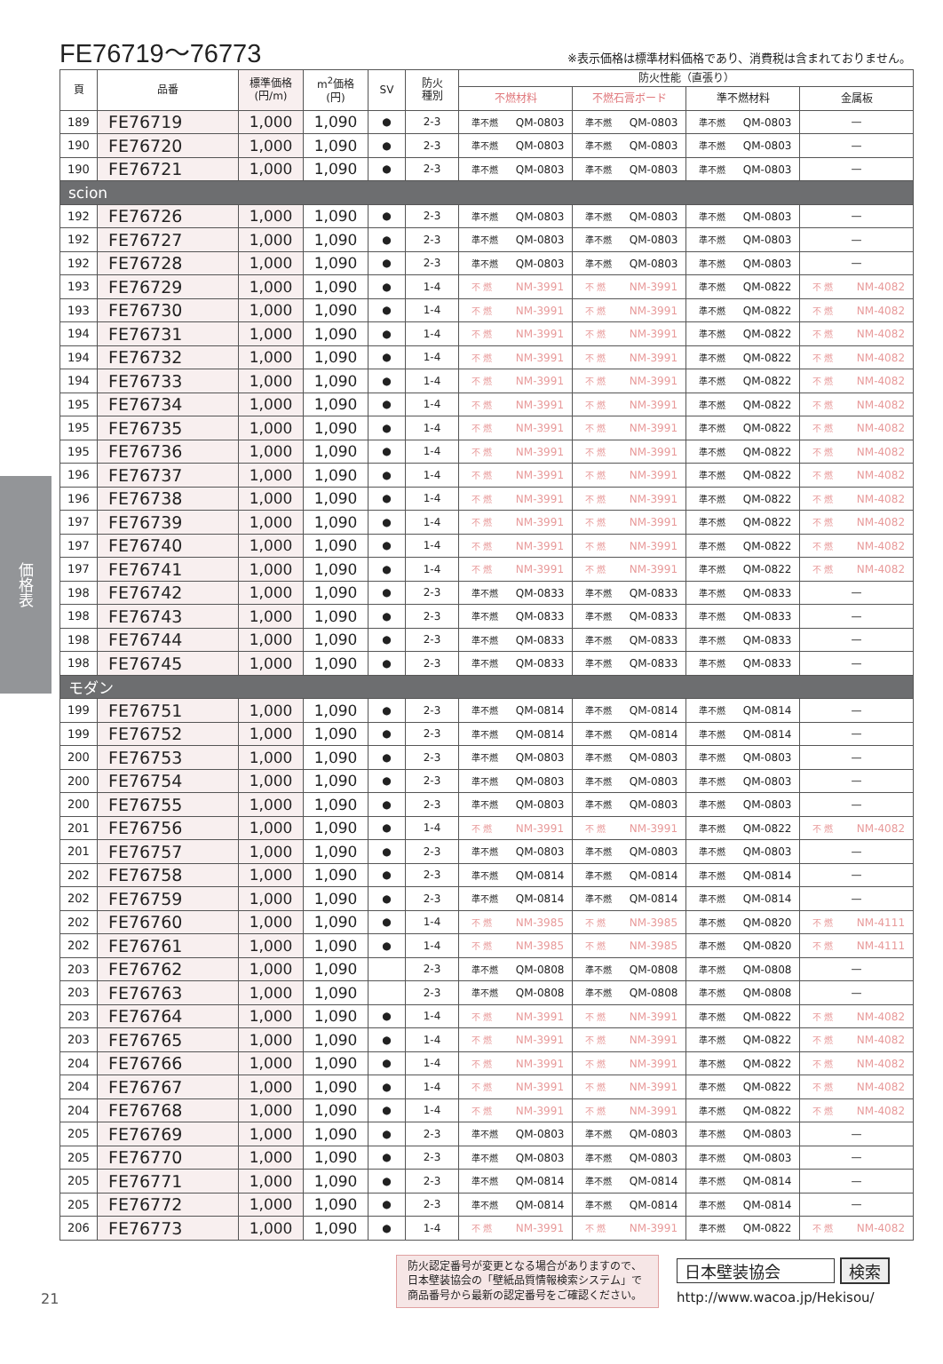FE76719～76773
※表示価格は標準材料価格であり、消費税は含まれておりません。
| 頁 | 品番 | 標準価格 (円/m) | m<sup>2</sup>価格 (円) | SV | 防火 種別 | 防火性能（直張り） | | | |
| --- | --- | --- | --- | --- | --- | --- | --- | --- | --- |
| | | | | | | 不燃材料 | 不燃石膏ボード | 準不燃材料 | 金属板 |
| 189 | FE76719 | 1,000 | 1,090 | ● | 2-3 | 準不燃 QM-0803 | 準不燃 QM-0803 | 準不燃 QM-0803 | — |
| 190 | FE76720 | 1,000 | 1,090 | ● | 2-3 | 準不燃 QM-0803 | 準不燃 QM-0803 | 準不燃 QM-0803 | — |
| 190 | FE76721 | 1,000 | 1,090 | ● | 2-3 | 準不燃 QM-0803 | 準不燃 QM-0803 | 準不燃 QM-0803 | — |
| scion | | | | | | | | | |
| 192 | FE76726 | 1,000 | 1,090 | ● | 2-3 | 準不燃 QM-0803 | 準不燃 QM-0803 | 準不燃 QM-0803 | — |
| 192 | FE76727 | 1,000 | 1,090 | ● | 2-3 | 準不燃 QM-0803 | 準不燃 QM-0803 | 準不燃 QM-0803 | — |
| 192 | FE76728 | 1,000 | 1,090 | ● | 2-3 | 準不燃 QM-0803 | 準不燃 QM-0803 | 準不燃 QM-0803 | — |
| 193 | FE76729 | 1,000 | 1,090 | ● | 1-4 | 不 燃 NM-3991 | 不 燃 NM-3991 | 準不燃 QM-0822 | 不 燃 NM-4082 |
| 193 | FE76730 | 1,000 | 1,090 | ● | 1-4 | 不 燃 NM-3991 | 不 燃 NM-3991 | 準不燃 QM-0822 | 不 燃 NM-4082 |
| 194 | FE76731 | 1,000 | 1,090 | ● | 1-4 | 不 燃 NM-3991 | 不 燃 NM-3991 | 準不燃 QM-0822 | 不 燃 NM-4082 |
| 194 | FE76732 | 1,000 | 1,090 | ● | 1-4 | 不 燃 NM-3991 | 不 燃 NM-3991 | 準不燃 QM-0822 | 不 燃 NM-4082 |
| 194 | FE76733 | 1,000 | 1,090 | ● | 1-4 | 不 燃 NM-3991 | 不 燃 NM-3991 | 準不燃 QM-0822 | 不 燃 NM-4082 |
| 195 | FE76734 | 1,000 | 1,090 | ● | 1-4 | 不 燃 NM-3991 | 不 燃 NM-3991 | 準不燃 QM-0822 | 不 燃 NM-4082 |
| 195 | FE76735 | 1,000 | 1,090 | ● | 1-4 | 不 燃 NM-3991 | 不 燃 NM-3991 | 準不燃 QM-0822 | 不 燃 NM-4082 |
| 195 | FE76736 | 1,000 | 1,090 | ● | 1-4 | 不 燃 NM-3991 | 不 燃 NM-3991 | 準不燃 QM-0822 | 不 燃 NM-4082 |
| 196 | FE76737 | 1,000 | 1,090 | ● | 1-4 | 不 燃 NM-3991 | 不 燃 NM-3991 | 準不燃 QM-0822 | 不 燃 NM-4082 |
| 196 | FE76738 | 1,000 | 1,090 | ● | 1-4 | 不 燃 NM-3991 | 不 燃 NM-3991 | 準不燃 QM-0822 | 不 燃 NM-4082 |
| 197 | FE76739 | 1,000 | 1,090 | ● | 1-4 | 不 燃 NM-3991 | 不 燃 NM-3991 | 準不燃 QM-0822 | 不 燃 NM-4082 |
| 197 | FE76740 | 1,000 | 1,090 | ● | 1-4 | 不 燃 NM-3991 | 不 燃 NM-3991 | 準不燃 QM-0822 | 不 燃 NM-4082 |
| 197 | FE76741 | 1,000 | 1,090 | ● | 1-4 | 不 燃 NM-3991 | 不 燃 NM-3991 | 準不燃 QM-0822 | 不 燃 NM-4082 |
| 198 | FE76742 | 1,000 | 1,090 | ● | 2-3 | 準不燃 QM-0833 | 準不燃 QM-0833 | 準不燃 QM-0833 | — |
| 198 | FE76743 | 1,000 | 1,090 | ● | 2-3 | 準不燃 QM-0833 | 準不燃 QM-0833 | 準不燃 QM-0833 | — |
| 198 | FE76744 | 1,000 | 1,090 | ● | 2-3 | 準不燃 QM-0833 | 準不燃 QM-0833 | 準不燃 QM-0833 | — |
| 198 | FE76745 | 1,000 | 1,090 | ● | 2-3 | 準不燃 QM-0833 | 準不燃 QM-0833 | 準不燃 QM-0833 | — |
| モダン | | | | | | | | | |
| 199 | FE76751 | 1,000 | 1,090 | ● | 2-3 | 準不燃 QM-0814 | 準不燃 QM-0814 | 準不燃 QM-0814 | — |
| 199 | FE76752 | 1,000 | 1,090 | ● | 2-3 | 準不燃 QM-0814 | 準不燃 QM-0814 | 準不燃 QM-0814 | — |
| 200 | FE76753 | 1,000 | 1,090 | ● | 2-3 | 準不燃 QM-0803 | 準不燃 QM-0803 | 準不燃 QM-0803 | — |
| 200 | FE76754 | 1,000 | 1,090 | ● | 2-3 | 準不燃 QM-0803 | 準不燃 QM-0803 | 準不燃 QM-0803 | — |
| 200 | FE76755 | 1,000 | 1,090 | ● | 2-3 | 準不燃 QM-0803 | 準不燃 QM-0803 | 準不燃 QM-0803 | — |
| 201 | FE76756 | 1,000 | 1,090 | ● | 1-4 | 不 燃 NM-3991 | 不 燃 NM-3991 | 準不燃 QM-0822 | 不 燃 NM-4082 |
| 201 | FE76757 | 1,000 | 1,090 | ● | 2-3 | 準不燃 QM-0803 | 準不燃 QM-0803 | 準不燃 QM-0803 | — |
| 202 | FE76758 | 1,000 | 1,090 | ● | 2-3 | 準不燃 QM-0814 | 準不燃 QM-0814 | 準不燃 QM-0814 | — |
| 202 | FE76759 | 1,000 | 1,090 | ● | 2-3 | 準不燃 QM-0814 | 準不燃 QM-0814 | 準不燃 QM-0814 | — |
| 202 | FE76760 | 1,000 | 1,090 | ● | 1-4 | 不 燃 NM-3985 | 不 燃 NM-3985 | 準不燃 QM-0820 | 不 燃 NM-4111 |
| 202 | FE76761 | 1,000 | 1,090 | ● | 1-4 | 不 燃 NM-3985 | 不 燃 NM-3985 | 準不燃 QM-0820 | 不 燃 NM-4111 |
| 203 | FE76762 | 1,000 | 1,090 | | 2-3 | 準不燃 QM-0808 | 準不燃 QM-0808 | 準不燃 QM-0808 | — |
| 203 | FE76763 | 1,000 | 1,090 | | 2-3 | 準不燃 QM-0808 | 準不燃 QM-0808 | 準不燃 QM-0808 | — |
| 203 | FE76764 | 1,000 | 1,090 | ● | 1-4 | 不 燃 NM-3991 | 不 燃 NM-3991 | 準不燃 QM-0822 | 不 燃 NM-4082 |
| 203 | FE76765 | 1,000 | 1,090 | ● | 1-4 | 不 燃 NM-3991 | 不 燃 NM-3991 | 準不燃 QM-0822 | 不 燃 NM-4082 |
| 204 | FE76766 | 1,000 | 1,090 | ● | 1-4 | 不 燃 NM-3991 | 不 燃 NM-3991 | 準不燃 QM-0822 | 不 燃 NM-4082 |
| 204 | FE76767 | 1,000 | 1,090 | ● | 1-4 | 不 燃 NM-3991 | 不 燃 NM-3991 | 準不燃 QM-0822 | 不 燃 NM-4082 |
| 204 | FE76768 | 1,000 | 1,090 | ● | 1-4 | 不 燃 NM-3991 | 不 燃 NM-3991 | 準不燃 QM-0822 | 不 燃 NM-4082 |
| 205 | FE76769 | 1,000 | 1,090 | ● | 2-3 | 準不燃 QM-0803 | 準不燃 QM-0803 | 準不燃 QM-0803 | — |
| 205 | FE76770 | 1,000 | 1,090 | ● | 2-3 | 準不燃 QM-0803 | 準不燃 QM-0803 | 準不燃 QM-0803 | — |
| 205 | FE76771 | 1,000 | 1,090 | ● | 2-3 | 準不燃 QM-0814 | 準不燃 QM-0814 | 準不燃 QM-0814 | — |
| 205 | FE76772 | 1,000 | 1,090 | ● | 2-3 | 準不燃 QM-0814 | 準不燃 QM-0814 | 準不燃 QM-0814 | — |
| 206 | FE76773 | 1,000 | 1,090 | ● | 1-4 | 不 燃 NM-3991 | 不 燃 NM-3991 | 準不燃 QM-0822 | 不 燃 NM-4082 |
価格表
21
防火認定番号が変更となる場合がありますので、日本壁装協会の「壁紙品質情報検索システム」で商品番号から最新の認定番号をご確認ください。
日本壁装協会 検索
http://www.wacoa.jp/Hekisou/